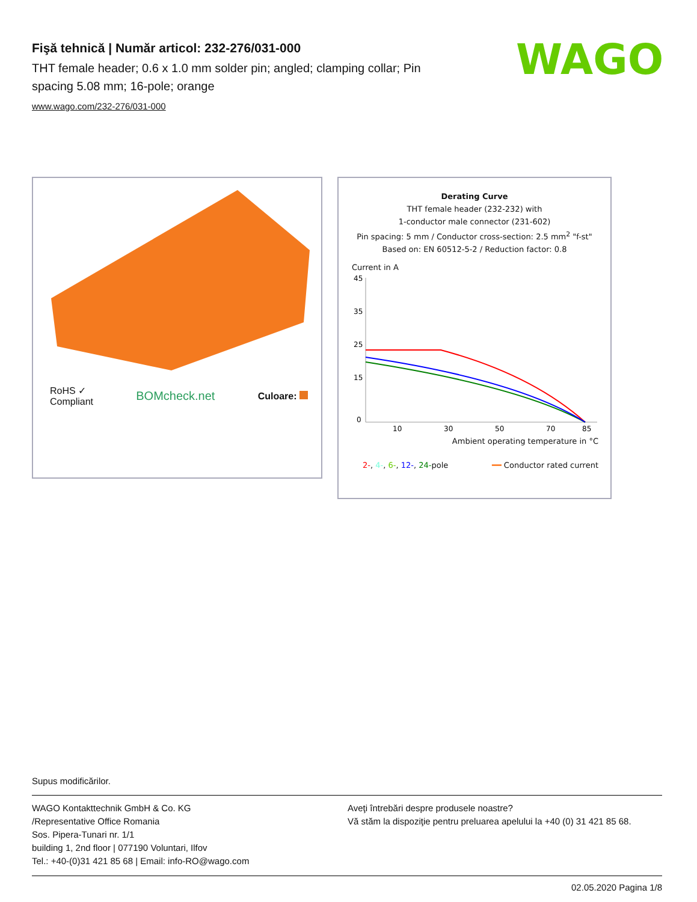Fişă tehnică | Număr articol: 232-276/031-000
THT female header; 0.6 x 1.0 mm solder pin; angled; clamping collar; Pin spacing 5.08 mm; 16-pole; orange
www.wago.com/232-276/031-000
WAGO
RoHS ✓
Compliant
BOMcheck.net
Culoare:
Derating Curve
THT female header (232-232) with
1-conductor male connector (231-602)
Pin spacing: 5 mm / Conductor cross-section: 2.5 mm<sup>2</sup> "f-st"
Based on: EN 60512-5-2 / Reduction factor: 0.8
Current in A
45
35
25
15
0
10
30
50
70
85
Ambient operating temperature in °C
2-, 4-, 6-, 12-, 24-pole ━━ Conductor rated current
Supus modificărilor.
WAGO Kontakttechnik GmbH & Co. KG
/Representative Office Romania
Sos. Pipera-Tunari nr. 1/1
building 1, 2nd floor | 077190 Voluntari, Ilfov
Tel.: +40-(0)31 421 85 68 | Email: info-RO@wago.com
Aveţi întrebări despre produsele noastre?
Vă stăm la dispoziţie pentru preluarea apelului la +40 (0) 31 421 85 68.
02.05.2020 Pagina 1/8